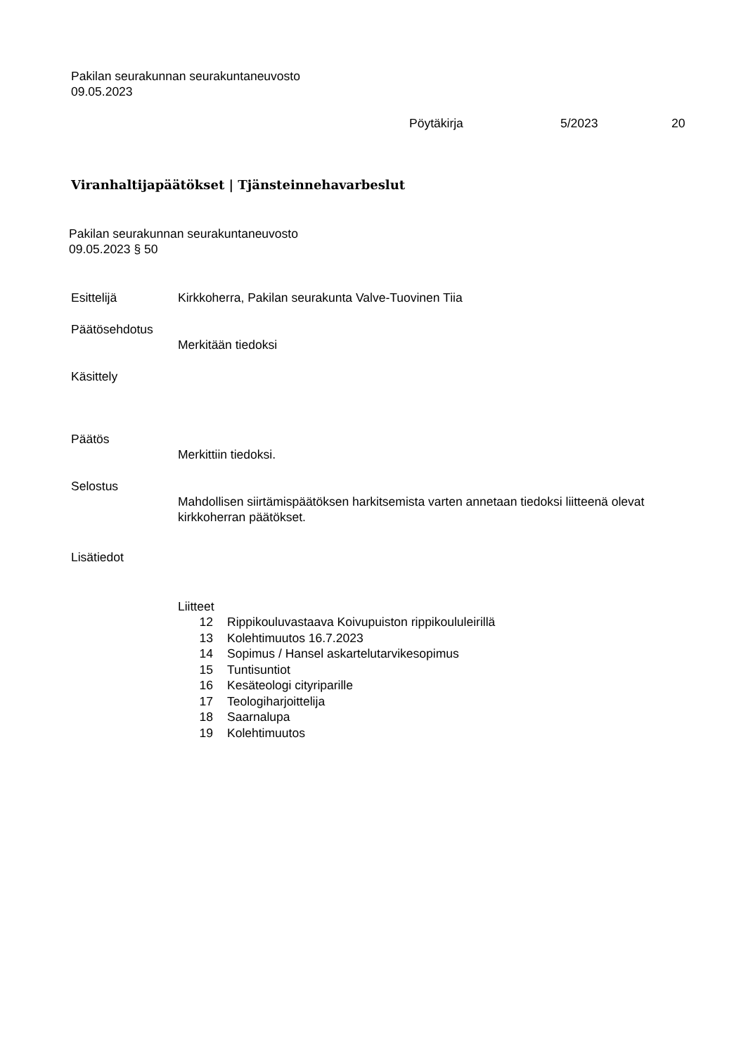Pakilan seurakunnan seurakuntaneuvosto
09.05.2023
Pöytäkirja 5/2023 20
Viranhaltijapäätökset | Tjänsteinnehavarbeslut
Pakilan seurakunnan seurakuntaneuvosto
09.05.2023 § 50
Esittelijä Kirkkoherra, Pakilan seurakunta Valve-Tuovinen Tiia
Päätösehdotus
Merkitään tiedoksi
Käsittely
Päätös
Merkittiin tiedoksi.
Selostus
Mahdollisen siirtämispäätöksen harkitsemista varten annetaan tiedoksi liitteenä olevat kirkkoherran päätökset.
Lisätiedot
Liitteet
| 12 | Rippikouluvastaava Koivupuiston rippikoululeirillä |
| 13 | Kolehtimuutos 16.7.2023 |
| 14 | Sopimus / Hansel askartelutarvikesopimus |
| 15 | Tuntisuntiot |
| 16 | Kesäteologi cityriparille |
| 17 | Teologiharjoittelija |
| 18 | Saarnalupa |
| 19 | Kolehtimuutos |